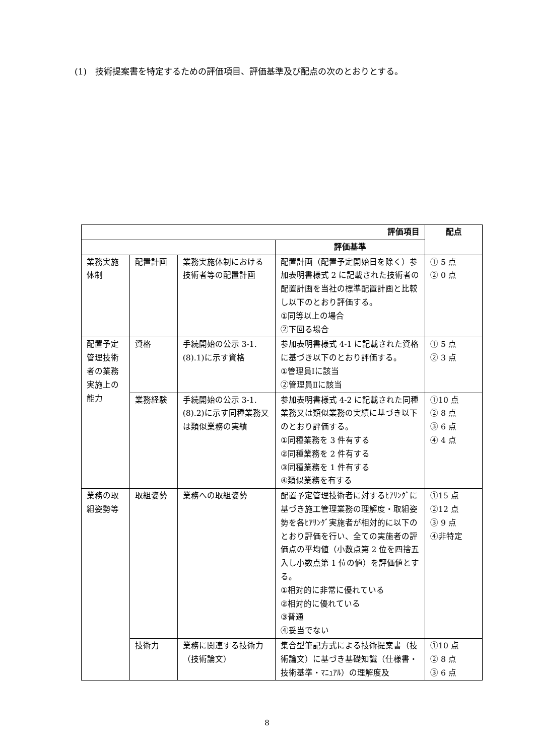(1)　技術提案書を特定するための評価項目、評価基準及び配点の次のとおりとする。
| 評価項目 | | | | 配点 |
| --- | --- | --- | --- | --- |
| | | | 評価基準 | |
| 業務実施体制 | 配置計画 | 業務実施体制における技術者等の配置計画 | 配置計画（配置予定開始日を除く）参加表明書様式 2 に記載された技術者の配置計画を当社の標準配置計画と比較し以下のとおり評価する。 ①同等以上の場合 ②下回る場合 | ① 5 点 ② 0 点 |
| 配置予定管理技術者の業務実施上の能力 | 資格 | 手続開始の公示 3-1.(8).1)に示す資格 | 参加表明書様式 4-1 に記載された資格に基づき以下のとおり評価する。 ①管理員Ⅰに該当 ②管理員Ⅱに該当 | ① 5 点 ② 3 点 |
| | 業務経験 | 手続開始の公示 3-1.(8).2)に示す同種業務又は類似業務の実績 | 参加表明書様式 4-2 に記載された同種業務又は類似業務の実績に基づき以下のとおり評価する。 ①同種業務を 3 件有する ②同種業務を 2 件有する ③同種業務を 1 件有する ④類似業務を有する | ①10 点 ② 8 点 ③ 6 点 ④ 4 点 |
| 業務の取組姿勢等 | 取組姿勢 | 業務への取組姿勢 | 配置予定管理技術者に対するﾋｱﾘﾝｸﾞに基づき施工管理業務の理解度・取組姿勢を各ﾋｱﾘﾝｸﾞ実施者が相対的に以下のとおり評価を行い、全ての実施者の評価点の平均値（小数点第 2 位を四捨五入し小数点第 1 位の値）を評価値とする。 ①相対的に非常に優れている ②相対的に優れている ③普通 ④妥当でない | ①15 点 ②12 点 ③ 9 点 ④非特定 |
| | 技術力 | 業務に関連する技術力（技術論文） | 集合型筆記方式による技術提案書（技術論文）に基づき基礎知識（仕様書・技術基準・ﾏﾆｭｱﾙ）の理解度及 | ①10 点 ② 8 点 ③ 6 点 |
8